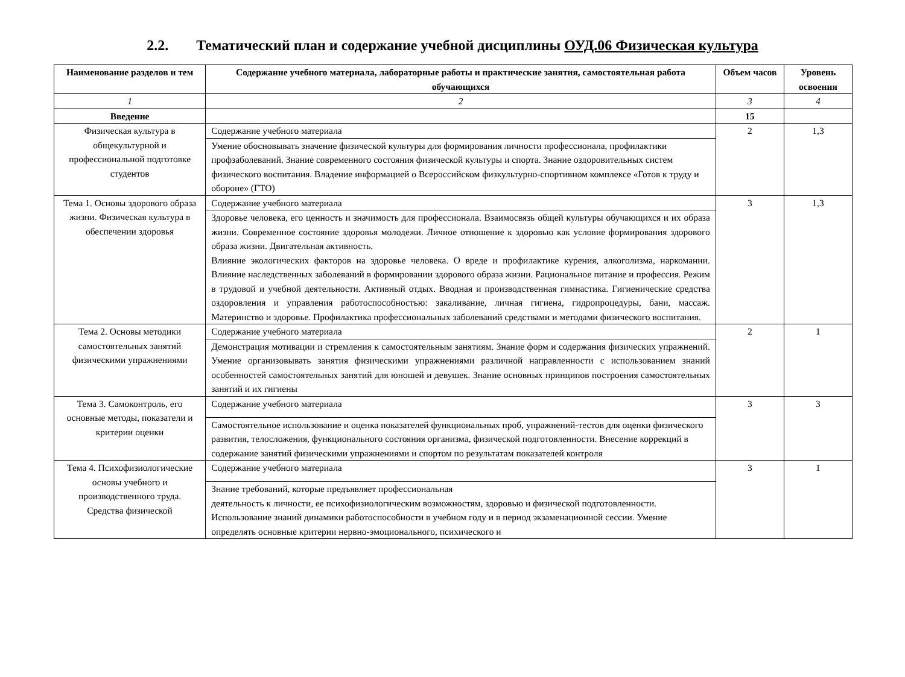2.2. Тематический план и содержание учебной дисциплины ОУД.06 Физическая культура
| Наименование разделов и тем | Содержание учебного материала, лабораторные работы и практические занятия, самостоятельная работа обучающихся | Объем часов | Уровень освоения |
| --- | --- | --- | --- |
| 1 | 2 | 3 | 4 |
| Введение | | 15 | |
| Физическая культура в общекультурной и профессиональной подготовке студентов | Содержание учебного материала | 2 | 1,3 |
| | Умение обосновывать значение физической культуры для формирования личности профессионала, профилактики профзаболеваний. Знание современного состояния физической культуры и спорта. Знание оздоровительных систем физического воспитания. Владение информацией о Всероссийском физкультурно-спортивном комплексе «Готов к труду и обороне» (ГТО) | | |
| Тема 1. Основы здорового образа жизни. Физическая культура в обеспечении здоровья | Содержание учебного материала | 3 | 1,3 |
| | Здоровье человека, его ценность и значимость для профессионала. Взаимосвязь общей культуры обучающихся и их образа жизни. Современное состояние здоровья молодежи. Личное отношение к здоровью как условие формирования здорового образа жизни. Двигательная активность. Влияние экологических факторов на здоровье человека. О вреде и профилактике курения, алкоголизма, наркомании. Влияние наследственных заболеваний в формировании здорового образа жизни. Рациональное питание и профессия. Режим в трудовой и учебной деятельности. Активный отдых. Вводная и производственная гимнастика. Гигиенические средства оздоровления и управления работоспособностью: закаливание, личная гигиена, гидропроцедуры, бани, массаж. Материнство и здоровье. Профилактика профессиональных заболеваний средствами и методами физического воспитания. | | |
| Тема 2. Основы методики самостоятельных занятий физическими упражнениями | Содержание учебного материала | 2 | 1 |
| | Демонстрация мотивации и стремления к самостоятельным занятиям. Знание форм и содержания физических упражнений. Умение организовывать занятия физическими упражнениями различной направленности с использованием знаний особенностей самостоятельных занятий для юношей и девушек. Знание основных принципов построения самостоятельных занятий и их гигиены | | |
| Тема 3. Самоконтроль, его основные методы, показатели и критерии оценки | Содержание учебного материала | 3 | 3 |
| | Самостоятельное использование и оценка показателей функциональных проб, упражнений-тестов для оценки физического развития, телосложения, функционального состояния организма, физической подготовленности. Внесение коррекций в содержание занятий физическими упражнениями и спортом по результатам показателей контроля | | |
| Тема 4. Психофизиологические основы учебного и производственного труда. Средства физической | Содержание учебного материала | 3 | 1 |
| | Знание требований, которые предъявляет профессиональная деятельность к личности, ее психофизиологическим возможностям, здоровью и физической подготовленности. Использование знаний динамики работоспособности в учебном году и в период экзаменационной сессии. Умение определять основные критерии нервно-эмоционального, психического и | | |